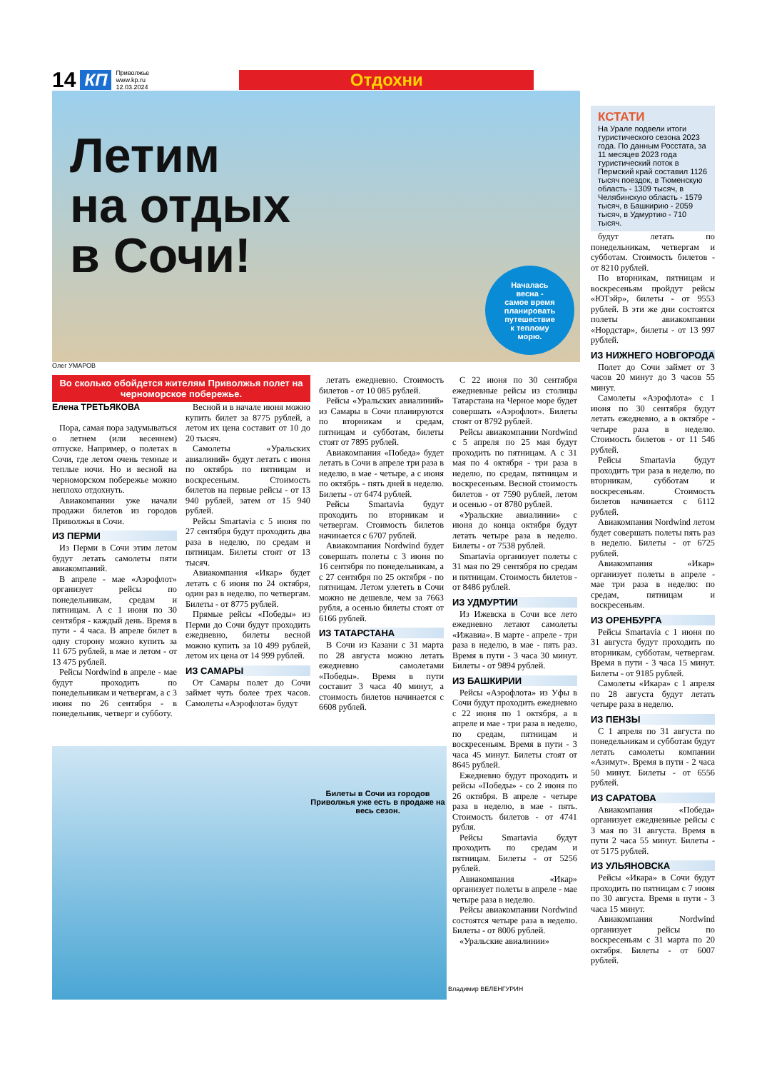14 КП Приволжье
www.kp.ru
12.03.2024
Отдохни
Летим
на отдых
в Сочи!
Началась
весна -
самое время
планировать
путешествие
к теплому
морю.
Олег УМАРОВ
КСТАТИ
На Урале подвели итоги туристического сезона 2023 года. По данным Росстата, за 11 месяцев 2023 года туристический поток в Пермский край составил 1126 тысяч поездок, в Тюменскую область - 1309 тысяч, в Челябинскую область - 1579 тысяч, в Башкирию - 2059 тысяч, в Удмуртию - 710 тысяч.
будут летать по понедельникам, четвергам и субботам. Стоимость билетов - от 8210 рублей.
По вторникам, пятницам и воскресеньям пройдут рейсы «ЮТэйр», билеты - от 9553 рублей. В эти же дни состоятся полеты авиакомпании «Нордстар», билеты - от 13 997 рублей.
ИЗ НИЖНЕГО НОВГОРОДА
Полет до Сочи займет от 3 часов 20 минут до 3 часов 55 минут.
Самолеты «Аэрофлота» с 1 июня по 30 сентября будут летать ежедневно, а в октябре - четыре раза в неделю. Стоимость билетов - от 11 546 рублей.
Рейсы Smartavia будут проходить три раза в неделю, по вторникам, субботам и воскресеньям. Стоимость билетов начинается с 6112 рублей.
Авиакомпания Nordwind летом будет совершать полеты пять раз в неделю. Билеты - от 6725 рублей.
Авиакомпания «Икар» организует полеты в апреле - мае три раза в неделю: по средам, пятницам и воскресеньям.
ИЗ ОРЕНБУРГА
Рейсы Smartavia с 1 июня по 31 августа будут проходить по вторникам, субботам, четвергам. Время в пути - 3 часа 15 минут. Билеты - от 9185 рублей.
Самолеты «Икара» с 1 апреля по 28 августа будут летать четыре раза в неделю.
ИЗ ПЕНЗЫ
С 1 апреля по 31 августа по понедельникам и субботам будут летать самолеты компании «Азимут». Время в пути - 2 часа 50 минут. Билеты - от 6556 рублей.
ИЗ САРАТОВА
Авиакомпания «Победа» организует ежедневные рейсы с 3 мая по 31 августа. Время в пути 2 часа 55 минут. Билеты - от 5175 рублей.
ИЗ УЛЬЯНОВСКА
Рейсы «Икара» в Сочи будут проходить по пятницам с 7 июня по 30 августа. Время в пути - 3 часа 15 минут.
Авиакомпания Nordwind организует рейсы по воскресеньям с 31 марта по 20 октября. Билеты - от 6007 рублей.
Во сколько обойдется жителям Приволжья полет на черноморское побережье.
Елена ТРЕТЬЯКОВА
Пора, самая пора задумываться о летнем (или весеннем) отпуске. Например, о полетах в Сочи, где летом очень темные и теплые ночи. Но и весной на черноморском побережье можно неплохо отдохнуть.
Авиакомпании уже начали продажи билетов из городов Приволжья в Сочи.
ИЗ ПЕРМИ
Из Перми в Сочи этим летом будут летать самолеты пяти авиакомпаний.
В апреле - мае «Аэрофлот» организует рейсы по понедельникам, средам и пятницам. А с 1 июня по 30 сентября - каждый день. Время в пути - 4 часа. В апреле билет в одну сторону можно купить за 11 675 рублей, в мае и летом - от 13 475 рублей.
Рейсы Nordwind в апреле - мае будут проходить по понедельникам и четвергам, а с 3 июня по 26 сентября - в понедельник, четверг и субботу.
Весной и в начале июня можно купить билет за 8775 рублей, а летом их цена составит от 10 до 20 тысяч.
Самолеты «Уральских авиалиний» будут летать с июня по октябрь по пятницам и воскресеньям. Стоимость билетов на первые рейсы - от 13 940 рублей, затем от 15 940 рублей.
Рейсы Smartavia с 5 июня по 27 сентября будут проходить два раза в неделю, по средам и пятницам. Билеты стоят от 13 тысяч.
Авиакомпания «Икар» будет летать с 6 июня по 24 октября, один раз в неделю, по четвергам. Билеты - от 8775 рублей.
Прямые рейсы «Победы» из Перми до Сочи будут проходить ежедневно, билеты весной можно купить за 10 499 рублей, летом их цена от 14 999 рублей.
ИЗ САМАРЫ
От Самары полет до Сочи займет чуть более трех часов. Самолеты «Аэрофлота» будут
летать ежедневно. Стоимость билетов - от 10 085 рублей.
Рейсы «Уральских авиалиний» из Самары в Сочи планируются по вторникам и средам, пятницам и субботам, билеты стоят от 7895 рублей.
Авиакомпания «Победа» будет летать в Сочи в апреле три раза в неделю, в мае - четыре, а с июня по октябрь - пять дней в неделю. Билеты - от 6474 рублей.
Рейсы Smartavia будут проходить по вторникам и четвергам. Стоимость билетов начинается с 6707 рублей.
Авиакомпания Nordwind будет совершать полеты с 3 июня по 16 сентября по понедельникам, а с 27 сентября по 25 октября - по пятницам. Летом улететь в Сочи можно не дешевле, чем за 7663 рубля, а осенью билеты стоят от 6166 рублей.
ИЗ ТАТАРСТАНА
В Сочи из Казани с 31 марта по 28 августа можно летать ежедневно самолетами «Победы». Время в пути составит 3 часа 40 минут, а стоимость билетов начинается с 6608 рублей.
С 22 июня по 30 сентября ежедневные рейсы из столицы Татарстана на Черное море будет совершать «Аэрофлот». Билеты стоят от 8792 рублей.
Рейсы авиакомпании Nordwind с 5 апреля по 25 мая будут проходить по пятницам. А с 31 мая по 4 октября - три раза в неделю, по средам, пятницам и воскресеньям. Весной стоимость билетов - от 7590 рублей, летом и осенью - от 8780 рублей.
«Уральские авиалинии» с июня до конца октября будут летать четыре раза в неделю. Билеты - от 7538 рублей.
Smartavia организует полеты с 31 мая по 29 сентября по средам и пятницам. Стоимость билетов - от 8486 рублей.
ИЗ УДМУРТИИ
Из Ижевска в Сочи все лето ежедневно летают самолеты «Ижавиа». В марте - апреле - три раза в неделю, в мае - пять раз. Время в пути - 3 часа 30 минут. Билеты - от 9894 рублей.
ИЗ БАШКИРИИ
Рейсы «Аэрофлота» из Уфы в Сочи будут проходить ежедневно с 22 июня по 1 октября, а в апреле и мае - три раза в неделю, по средам, пятницам и воскресеньям. Время в пути - 3 часа 45 минут. Билеты стоят от 8645 рублей.
Ежедневно будут проходить и рейсы «Победы» - со 2 июня по 26 октября. В апреле - четыре раза в неделю, в мае - пять. Стоимость билетов - от 4741 рубля.
Рейсы Smartavia будут проходить по средам и пятницам. Билеты - от 5256 рублей.
Авиакомпания «Икар» организует полеты в апреле - мае четыре раза в неделю.
Рейсы авиакомпании Nordwind состоятся четыре раза в неделю. Билеты - от 8006 рублей.
«Уральские авиалинии»
Билеты в Сочи из городов Приволжья уже есть в продаже на весь сезон.
Владимир ВЕЛЕНГУРИН